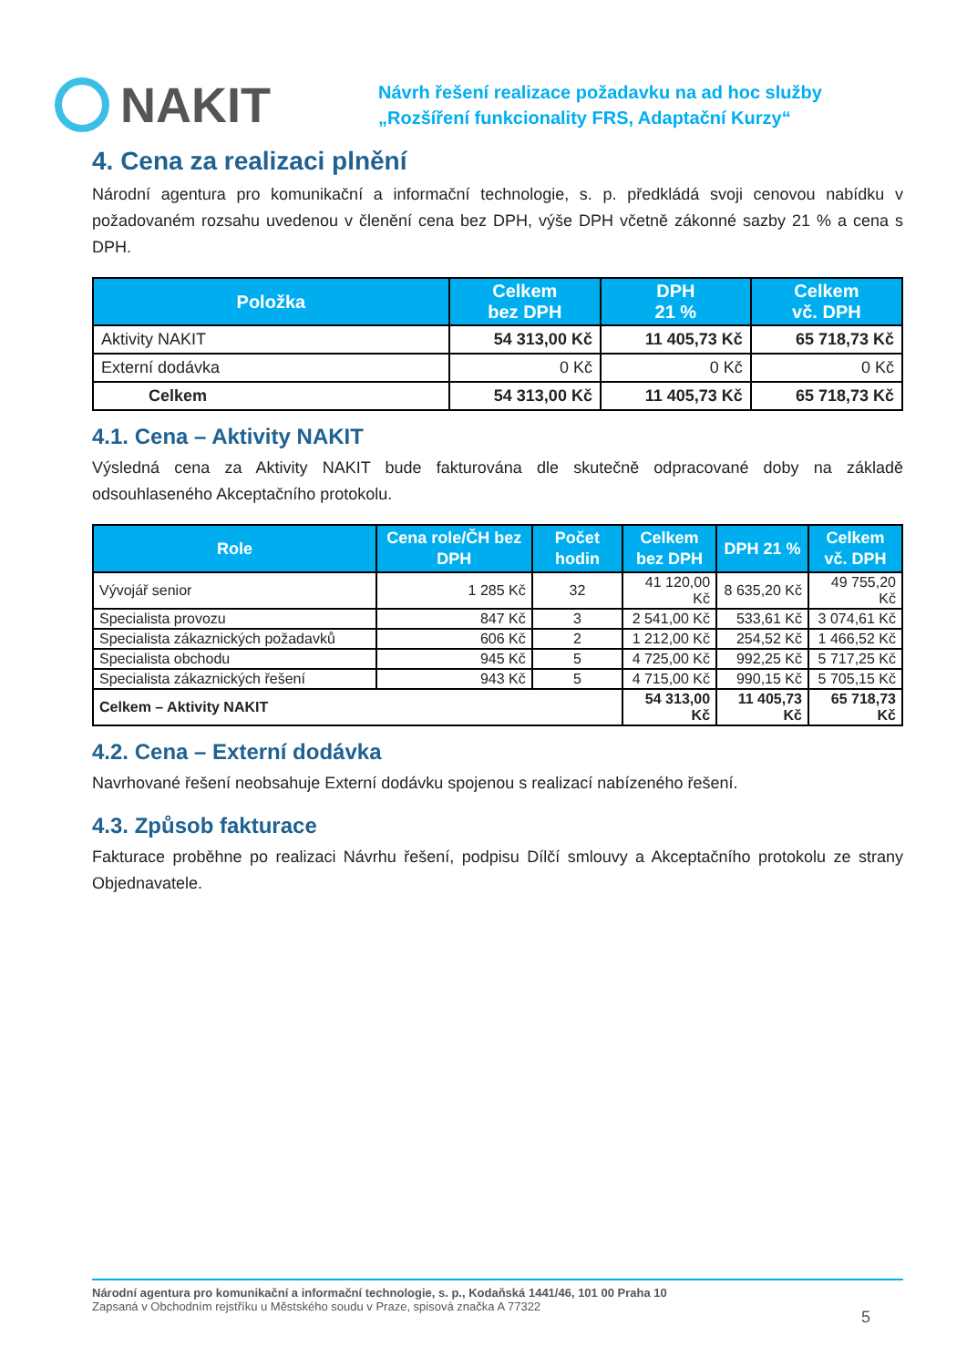NAKIT
Návrh řešení realizace požadavku na ad hoc služby
„Rozšíření funkcionality FRS, Adaptační Kurzy“
4. Cena za realizaci plnění
Národní agentura pro komunikační a informační technologie, s. p. předkládá svoji cenovou nabídku v požadovaném rozsahu uvedenou v členění cena bez DPH, výše DPH včetně zákonné sazby 21 % a cena s DPH.
| Položka | Celkem bez DPH | DPH 21 % | Celkem vč. DPH |
| --- | --- | --- | --- |
| Aktivity NAKIT | 54 313,00 Kč | 11 405,73 Kč | 65 718,73 Kč |
| Externí dodávka | 0 Kč | 0 Kč | 0 Kč |
| Celkem | 54 313,00 Kč | 11 405,73 Kč | 65 718,73 Kč |
4.1. Cena – Aktivity NAKIT
Výsledná cena za Aktivity NAKIT bude fakturována dle skutečně odpracované doby na základě odsouhlaseného Akceptačního protokolu.
| Role | Cena role/ČH bez DPH | Počet hodin | Celkem bez DPH | DPH 21 % | Celkem vč. DPH |
| --- | --- | --- | --- | --- | --- |
| Vývojář senior | 1 285 Kč | 32 | 41 120,00 Kč | 8 635,20 Kč | 49 755,20 Kč |
| Specialista provozu | 847 Kč | 3 | 2 541,00 Kč | 533,61 Kč | 3 074,61 Kč |
| Specialista zákaznických požadavků | 606 Kč | 2 | 1 212,00 Kč | 254,52 Kč | 1 466,52 Kč |
| Specialista obchodu | 945 Kč | 5 | 4 725,00 Kč | 992,25 Kč | 5 717,25 Kč |
| Specialista zákaznických řešení | 943 Kč | 5 | 4 715,00 Kč | 990,15 Kč | 5 705,15 Kč |
| Celkem – Aktivity NAKIT | | | 54 313,00 Kč | 11 405,73 Kč | 65 718,73 Kč |
4.2. Cena – Externí dodávka
Navrhované řešení neobsahuje Externí dodávku spojenou s realizací nabízeného řešení.
4.3. Způsob fakturace
Fakturace proběhne po realizaci Návrhu řešení, podpisu Dílčí smlouvy a Akceptačního protokolu ze strany Objednavatele.
Národní agentura pro komunikační a informační technologie, s. p., Kodaňská 1441/46, 101 00 Praha 10
Zapsaná v Obchodním rejstříku u Městského soudu v Praze, spisová značka A 77322
5